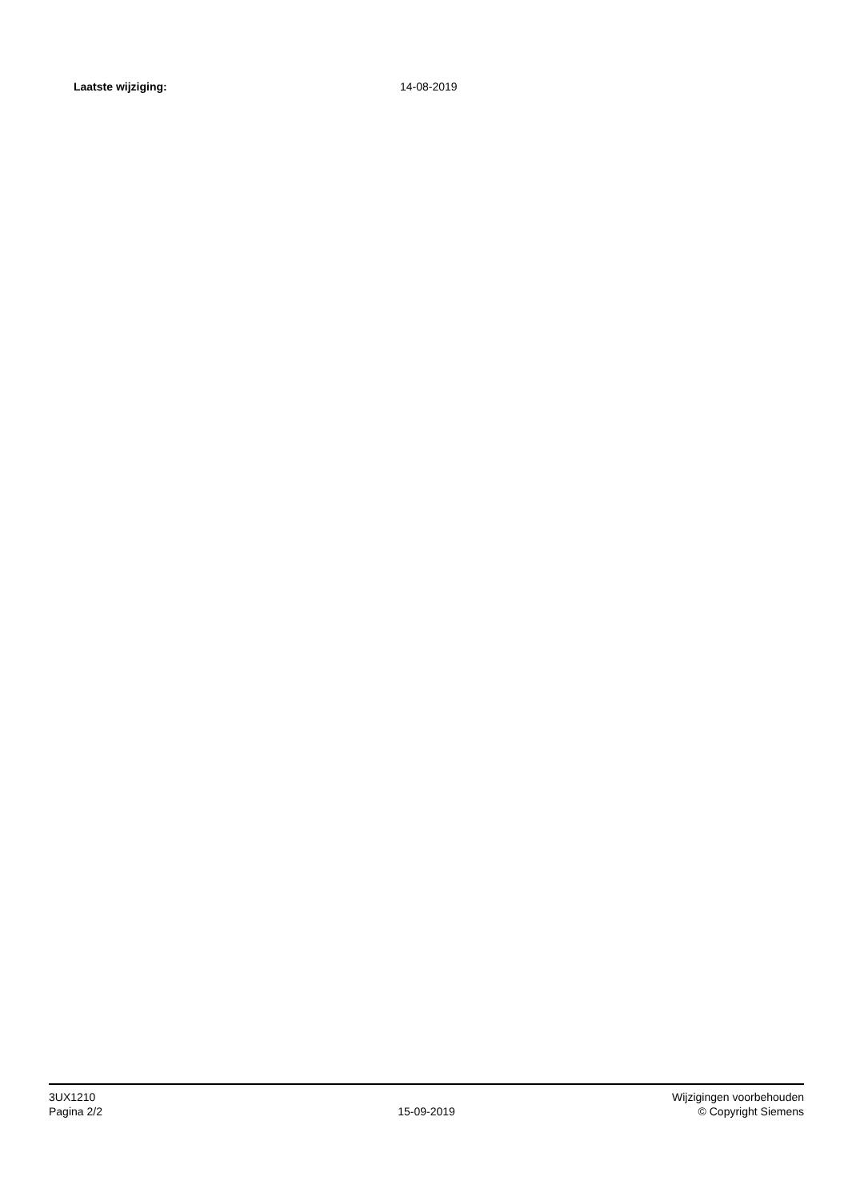Laatste wijziging: 14-08-2019
3UX1210
Pagina 2/2
15-09-2019
Wijzigingen voorbehouden
© Copyright Siemens